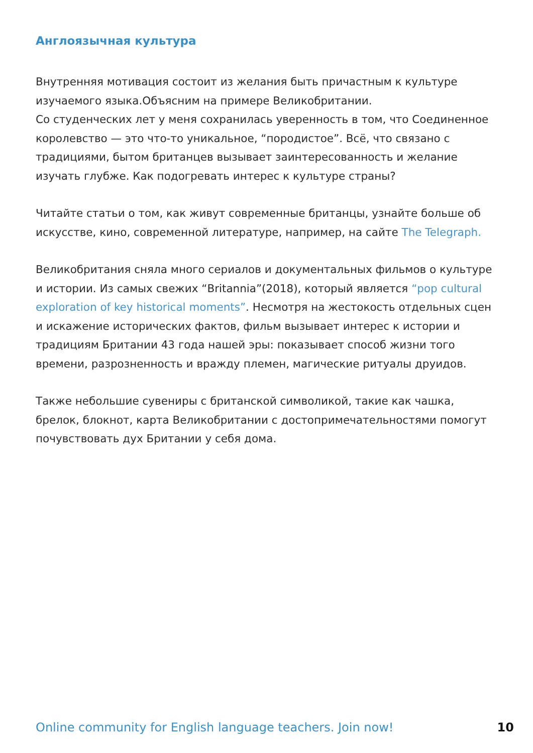Англоязычная культура
Внутренняя мотивация состоит из желания быть причастным к культуре изучаемого языка.Объясним на примере Великобритании.
Со студенческих лет у меня сохранилась уверенность в том, что Соединенное королевство — это что-то уникальное, “породистое”. Всё, что связано с традициями, бытом британцев вызывает заинтересованность и желание изучать глубже. Как подогревать интерес к культуре страны?
Читайте статьи о том, как живут современные британцы, узнайте больше об искусстве, кино, современной литературе, например, на сайте The Tele­graph.
Великобритания сняла много сериалов и документальных фильмов о культуре и истории. Из самых свежих “Britannia”(2018), который является “pop cultural exploration of key historical moments”. Несмотря на жестокость отдельных сцен и искажение исторических фактов, фильм вызывает интерес к истории и традициям Британии 43 года нашей эры: показывает способ жизни того времени, разрозненность и вражду племен, магические ритуалы друидов.
Также небольшие сувениры с британской символикой, такие как чашка, брелок, блокнот, карта Великобритании с достопримечательностями помогут почувствовать дух Британии у себя дома.
Online community for English language teachers. Join now! 10